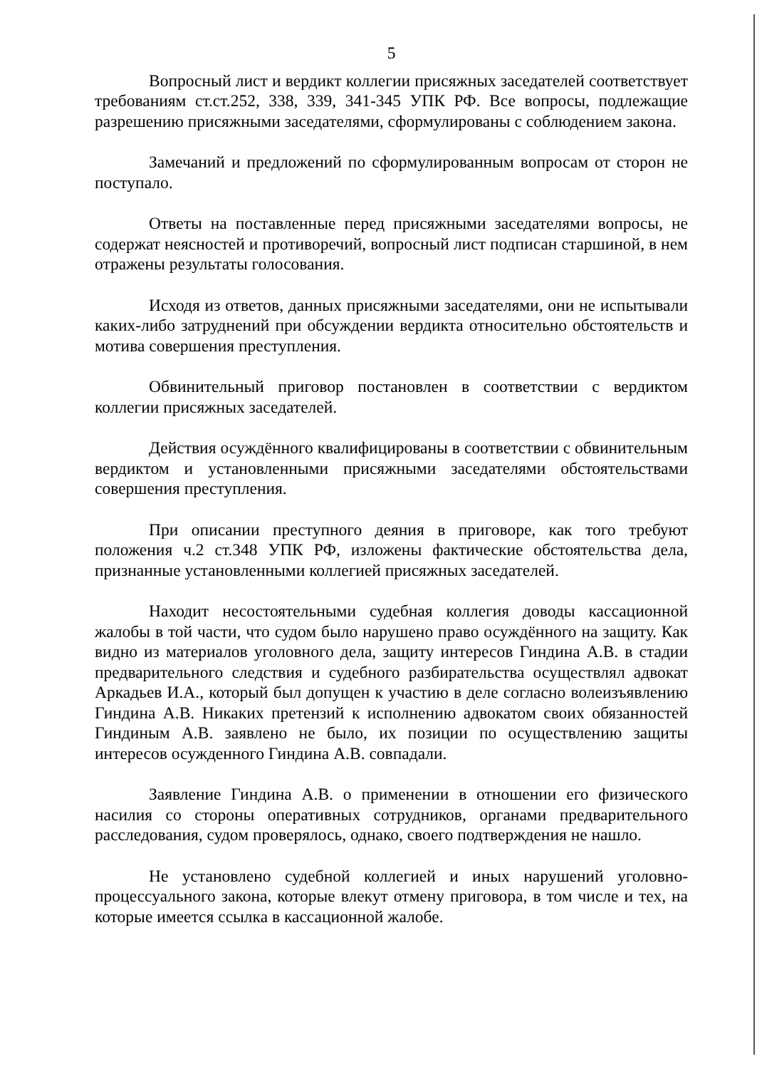5
Вопросный лист и вердикт коллегии присяжных заседателей соответствует требованиям ст.ст.252, 338, 339, 341-345 УПК РФ. Все вопросы, подлежащие разрешению присяжными заседателями, сформулированы с соблюдением закона.
Замечаний и предложений по сформулированным вопросам от сторон не поступало.
Ответы на поставленные перед присяжными заседателями вопросы, не содержат неясностей и противоречий, вопросный лист подписан старшиной, в нем отражены результаты голосования.
Исходя из ответов, данных присяжными заседателями, они не испытывали каких-либо затруднений при обсуждении вердикта относительно обстоятельств и мотива совершения преступления.
Обвинительный приговор постановлен в соответствии с вердиктом коллегии присяжных заседателей.
Действия осуждённого квалифицированы в соответствии с обвинительным вердиктом и установленными присяжными заседателями обстоятельствами совершения преступления.
При описании преступного деяния в приговоре, как того требуют положения ч.2 ст.348 УПК РФ, изложены фактические обстоятельства дела, признанные установленными коллегией присяжных заседателей.
Находит несостоятельными судебная коллегия доводы кассационной жалобы в той части, что судом было нарушено право осуждённого на защиту. Как видно из материалов уголовного дела, защиту интересов Гиндина А.В. в стадии предварительного следствия и судебного разбирательства осуществлял адвокат Аркадьев И.А., который был допущен к участию в деле согласно волеизъявлению Гиндина А.В. Никаких претензий к исполнению адвокатом своих обязанностей Гиндиным А.В. заявлено не было, их позиции по осуществлению защиты интересов осужденного Гиндина А.В. совпадали.
Заявление Гиндина А.В. о применении в отношении его физического насилия со стороны оперативных сотрудников, органами предварительного расследования, судом проверялось, однако, своего подтверждения не нашло.
Не установлено судебной коллегией и иных нарушений уголовно-процессуального закона, которые влекут отмену приговора, в том числе и тех, на которые имеется ссылка в кассационной жалобе.